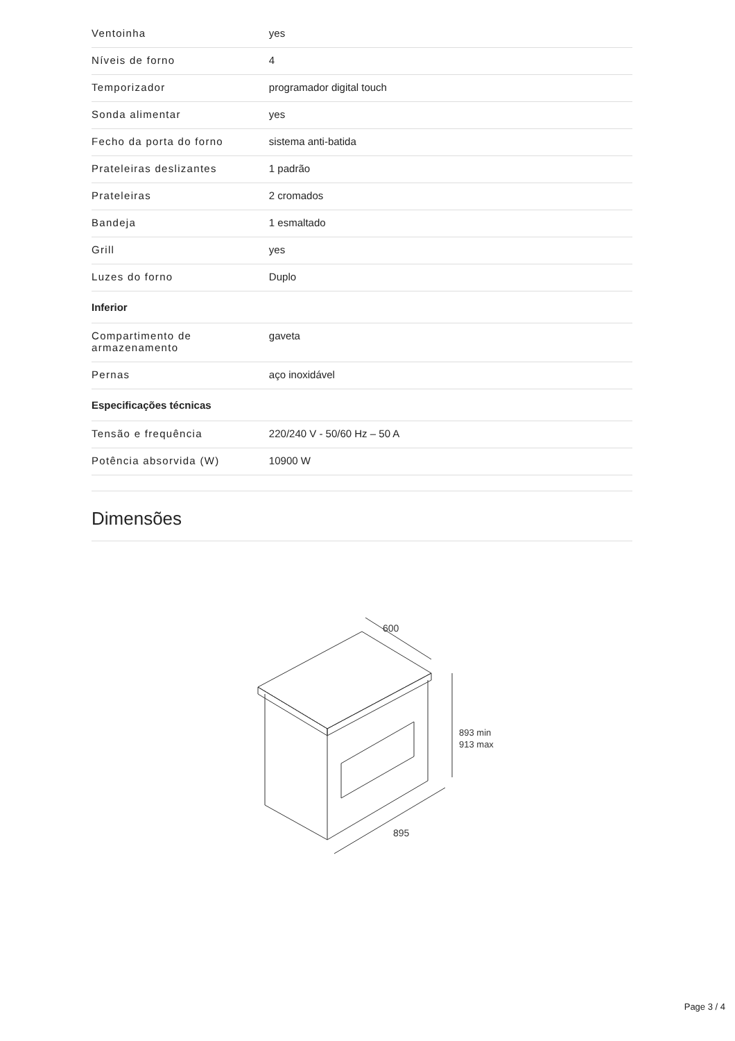| Ventoinha | yes |
| Níveis de forno | 4 |
| Temporizador | programador digital touch |
| Sonda alimentar | yes |
| Fecho da porta do forno | sistema anti-batida |
| Prateleiras deslizantes | 1 padrão |
| Prateleiras | 2 cromados |
| Bandeja | 1 esmaltado |
| Grill | yes |
| Luzes do forno | Duplo |
| Inferior | |
| Compartimento de armazenamento | gaveta |
| Pernas | aço inoxidável |
| Especificações técnicas | |
| Tensão e frequência | 220/240 V - 50/60 Hz – 50 A |
| Potência absorvida (W) | 10900 W |
Dimensões
600
893 min
913 max
895
Page 3 / 4